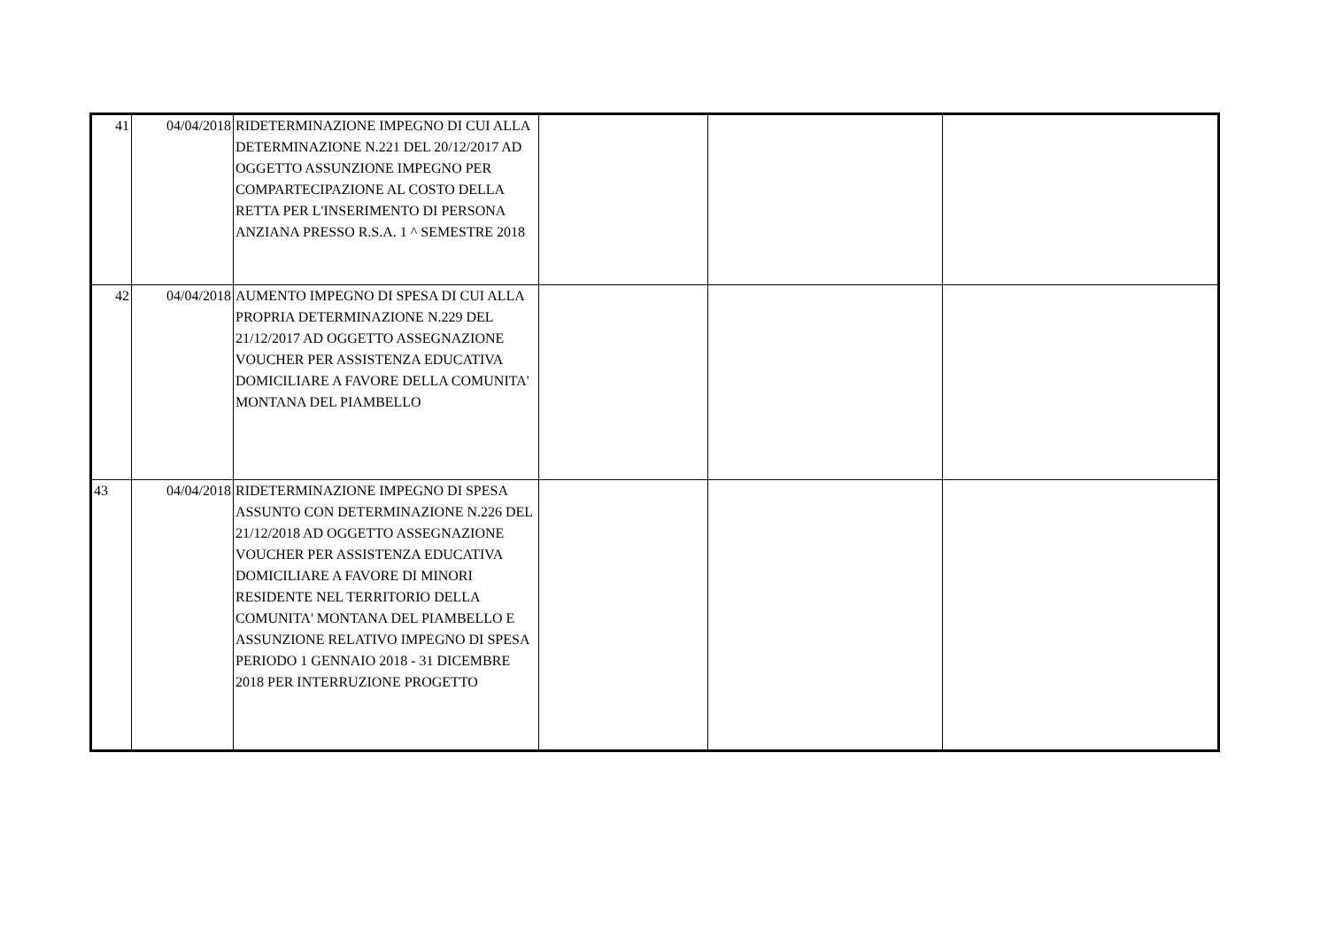| 41 | 04/04/2018 | RIDETERMINAZIONE IMPEGNO DI CUI ALLA DETERMINAZIONE N.221 DEL 20/12/2017 AD OGGETTO ASSUNZIONE IMPEGNO PER COMPARTECIPAZIONE AL COSTO DELLA RETTA PER L'INSERIMENTO DI PERSONA ANZIANA PRESSO R.S.A. 1 ^ SEMESTRE 2018 | | | |
| 42 | 04/04/2018 | AUMENTO IMPEGNO DI SPESA DI CUI ALLA PROPRIA DETERMINAZIONE N.229 DEL 21/12/2017 AD OGGETTO ASSEGNAZIONE VOUCHER PER ASSISTENZA EDUCATIVA DOMICILIARE A FAVORE DELLA COMUNITA' MONTANA DEL PIAMBELLO | | | |
| 43 | 04/04/2018 | RIDETERMINAZIONE IMPEGNO DI SPESA ASSUNTO CON DETERMINAZIONE N.226 DEL 21/12/2018 AD OGGETTO ASSEGNAZIONE VOUCHER PER ASSISTENZA EDUCATIVA DOMICILIARE A FAVORE DI MINORI RESIDENTE NEL TERRITORIO DELLA COMUNITA' MONTANA DEL PIAMBELLO E ASSUNZIONE RELATIVO IMPEGNO DI SPESA PERIODO 1 GENNAIO 2018 - 31 DICEMBRE 2018 PER INTERRUZIONE PROGETTO | | | |